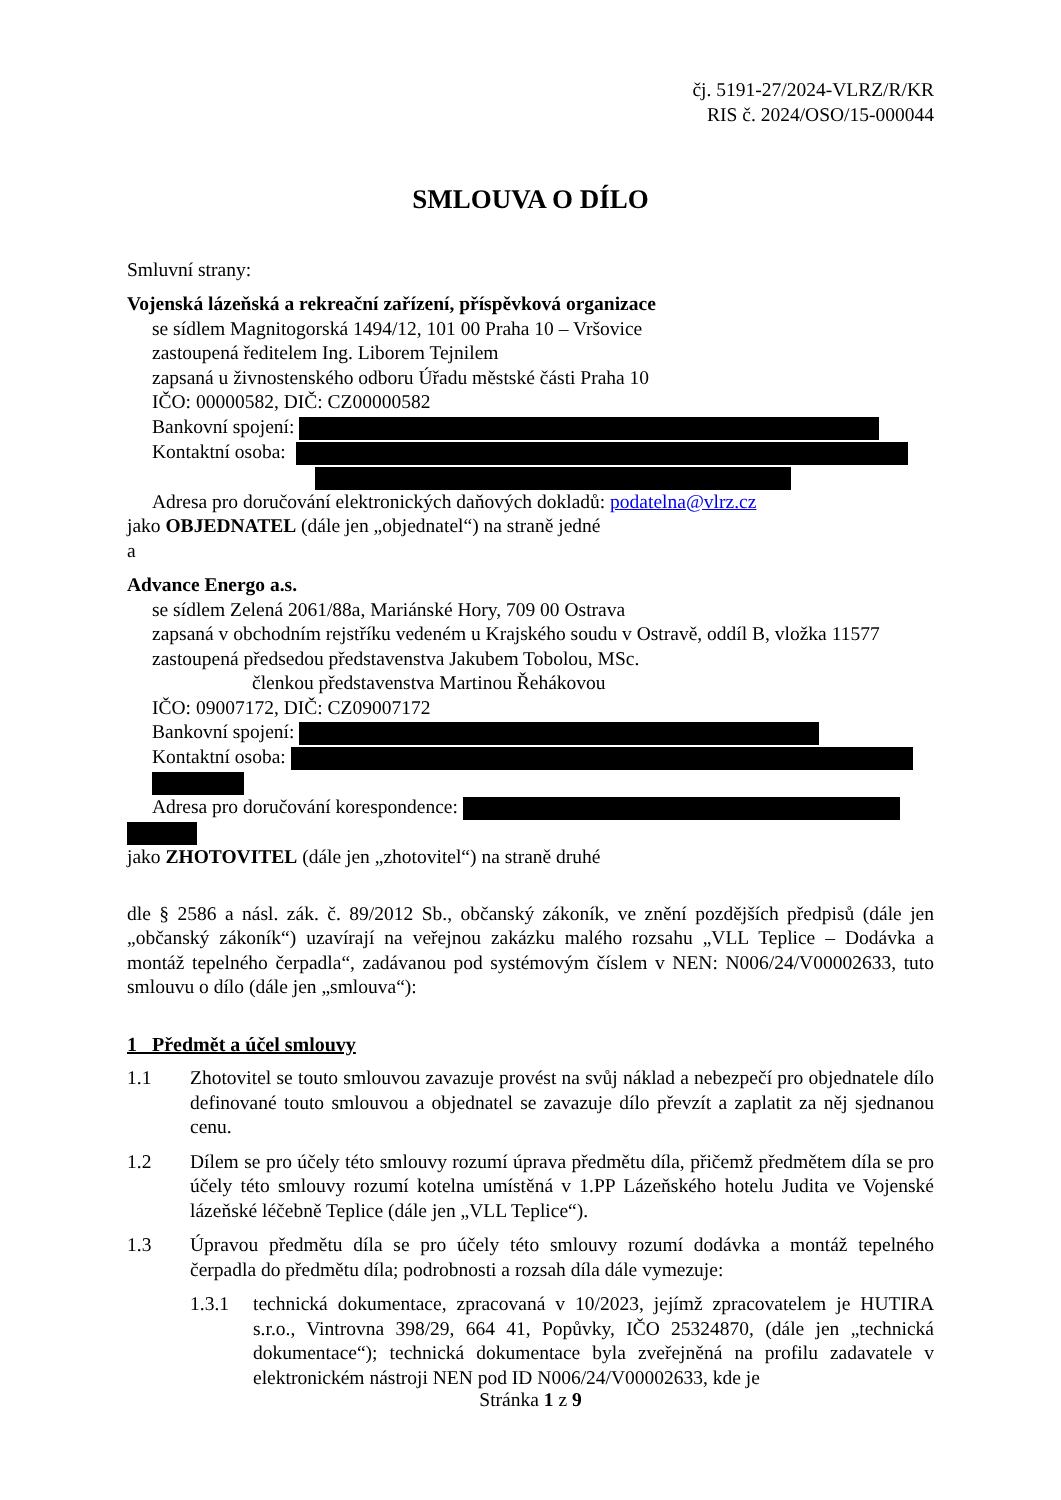čj. 5191-27/2024-VLRZ/R/KR
RIS č. 2024/OSO/15-000044
SMLOUVA O DÍLO
Smluvní strany:
Vojenská lázeňská a rekreační zařízení, příspěvková organizace
se sídlem Magnitogorská 1494/12, 101 00 Praha 10 – Vršovice
zastoupená ředitelem Ing. Liborem Tejnilem
zapsaná u živnostenského odboru Úřadu městské části Praha 10
IČO: 00000582, DIČ: CZ00000582
Bankovní spojení:
Kontaktní osoba:
Adresa pro doručování elektronických daňových dokladů: podatelna@vlrz.cz
jako OBJEDNATEL (dále jen „objednatel“) na straně jedné
a
Advance Energo a.s.
se sídlem Zelená 2061/88a, Mariánské Hory, 709 00 Ostrava
zapsaná v obchodním rejstříku vedeném u Krajského soudu v Ostravě, oddíl B, vložka 11577
zastoupená předsedou představenstva Jakubem Tobolou, MSc.
členkou představenstva Martinou Řehákovou
IČO: 09007172, DIČ: CZ09007172
Bankovní spojení:
Kontaktní osoba:
Adresa pro doručování korespondence:
jako ZHOTOVITEL (dále jen „zhotovitel“) na straně druhé
dle § 2586 a násl. zák. č. 89/2012 Sb., občanský zákoník, ve znění pozdějších předpisů (dále jen „občanský zákoník“) uzavírají na veřejnou zakázku malého rozsahu „VLL Teplice – Dodávka a montáž tepelného čerpadla“, zadávanou pod systémovým číslem v NEN: N006/24/V00002633, tuto smlouvu o dílo (dále jen „smlouva“):
1 Předmět a účel smlouvy
1.1 Zhotovitel se touto smlouvou zavazuje provést na svůj náklad a nebezpečí pro objednatele dílo definované touto smlouvou a objednatel se zavazuje dílo převzít a zaplatit za něj sjednanou cenu.
1.2 Dílem se pro účely této smlouvy rozumí úprava předmětu díla, přičemž předmětem díla se pro účely této smlouvy rozumí kotelna umístěná v 1.PP Lázeňského hotelu Judita ve Vojenské lázeňské léčebně Teplice (dále jen „VLL Teplice“).
1.3 Úpravou předmětu díla se pro účely této smlouvy rozumí dodávka a montáž tepelného čerpadla do předmětu díla; podrobnosti a rozsah díla dále vymezuje:
1.3.1 technická dokumentace, zpracovaná v 10/2023, jejímž zpracovatelem je HUTIRA s.r.o., Vintrovna 398/29, 664 41, Popůvky, IČO 25324870, (dále jen „technická dokumentace“); technická dokumentace byla zveřejněná na profilu zadavatele v elektronickém nástroji NEN pod ID N006/24/V00002633, kde je
Stránka 1 z 9